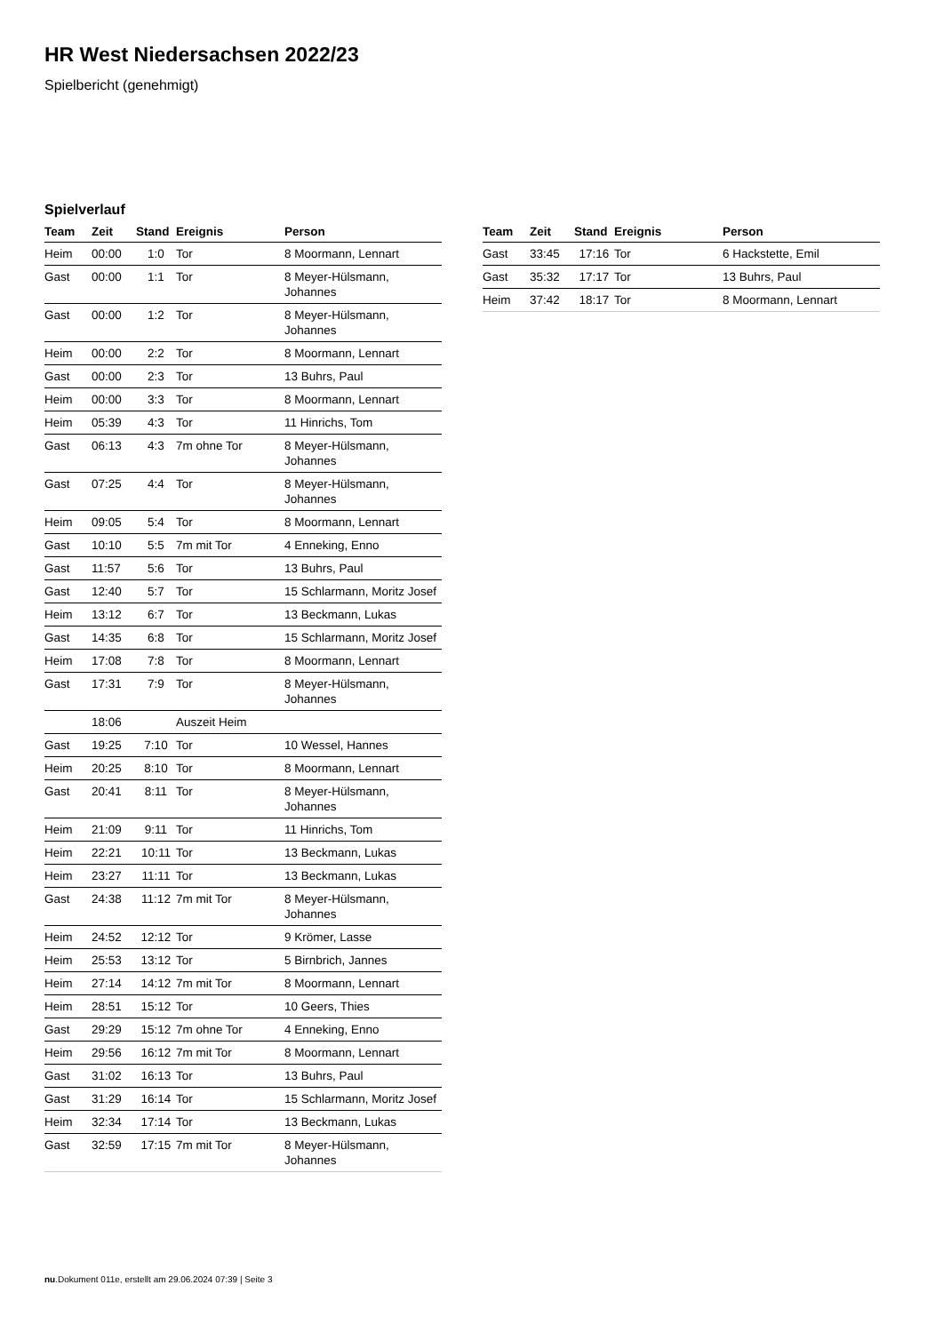HR West Niedersachsen 2022/23
Spielbericht (genehmigt)
Spielverlauf
| Team | Zeit | Stand | Ereignis | Person |
| --- | --- | --- | --- | --- |
| Heim | 00:00 | 1:0 | Tor | 8 Moormann, Lennart |
| Gast | 00:00 | 1:1 | Tor | 8 Meyer-Hülsmann, Johannes |
| Gast | 00:00 | 1:2 | Tor | 8 Meyer-Hülsmann, Johannes |
| Heim | 00:00 | 2:2 | Tor | 8 Moormann, Lennart |
| Gast | 00:00 | 2:3 | Tor | 13 Buhrs, Paul |
| Heim | 00:00 | 3:3 | Tor | 8 Moormann, Lennart |
| Heim | 05:39 | 4:3 | Tor | 11 Hinrichs, Tom |
| Gast | 06:13 | 4:3 | 7m ohne Tor | 8 Meyer-Hülsmann, Johannes |
| Gast | 07:25 | 4:4 | Tor | 8 Meyer-Hülsmann, Johannes |
| Heim | 09:05 | 5:4 | Tor | 8 Moormann, Lennart |
| Gast | 10:10 | 5:5 | 7m mit Tor | 4 Enneking, Enno |
| Gast | 11:57 | 5:6 | Tor | 13 Buhrs, Paul |
| Gast | 12:40 | 5:7 | Tor | 15 Schlarmann, Moritz Josef |
| Heim | 13:12 | 6:7 | Tor | 13 Beckmann, Lukas |
| Gast | 14:35 | 6:8 | Tor | 15 Schlarmann, Moritz Josef |
| Heim | 17:08 | 7:8 | Tor | 8 Moormann, Lennart |
| Gast | 17:31 | 7:9 | Tor | 8 Meyer-Hülsmann, Johannes |
| | 18:06 | | Auszeit Heim | |
| Gast | 19:25 | 7:10 | Tor | 10 Wessel, Hannes |
| Heim | 20:25 | 8:10 | Tor | 8 Moormann, Lennart |
| Gast | 20:41 | 8:11 | Tor | 8 Meyer-Hülsmann, Johannes |
| Heim | 21:09 | 9:11 | Tor | 11 Hinrichs, Tom |
| Heim | 22:21 | 10:11 | Tor | 13 Beckmann, Lukas |
| Heim | 23:27 | 11:11 | Tor | 13 Beckmann, Lukas |
| Gast | 24:38 | 11:12 | 7m mit Tor | 8 Meyer-Hülsmann, Johannes |
| Heim | 24:52 | 12:12 | Tor | 9 Krömer, Lasse |
| Heim | 25:53 | 13:12 | Tor | 5 Birnbrich, Jannes |
| Heim | 27:14 | 14:12 | 7m mit Tor | 8 Moormann, Lennart |
| Heim | 28:51 | 15:12 | Tor | 10 Geers, Thies |
| Gast | 29:29 | 15:12 | 7m ohne Tor | 4 Enneking, Enno |
| Heim | 29:56 | 16:12 | 7m mit Tor | 8 Moormann, Lennart |
| Gast | 31:02 | 16:13 | Tor | 13 Buhrs, Paul |
| Gast | 31:29 | 16:14 | Tor | 15 Schlarmann, Moritz Josef |
| Heim | 32:34 | 17:14 | Tor | 13 Beckmann, Lukas |
| Gast | 32:59 | 17:15 | 7m mit Tor | 8 Meyer-Hülsmann, Johannes |
| Team | Zeit | Stand | Ereignis | Person |
| --- | --- | --- | --- | --- |
| Gast | 33:45 | 17:16 | Tor | 6 Hackstette, Emil |
| Gast | 35:32 | 17:17 | Tor | 13 Buhrs, Paul |
| Heim | 37:42 | 18:17 | Tor | 8 Moormann, Lennart |
nu.Dokument 011e, erstellt am 29.06.2024 07:39 | Seite 3